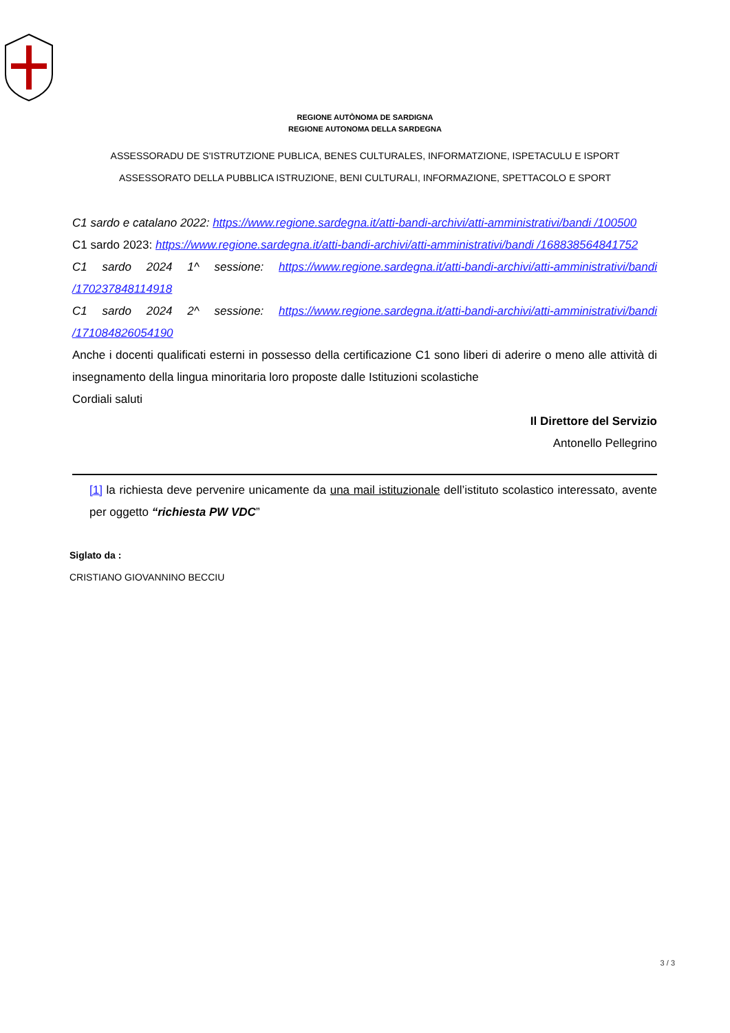REGIONE AUTÒNOMA DE SARDIGNA
REGIONE AUTONOMA DELLA SARDEGNA
ASSESSORADU DE S'ISTRUTZIONE PUBLICA, BENES CULTURALES, INFORMATZIONE, ISPETACULU E ISPORT
ASSESSORATO DELLA PUBBLICA ISTRUZIONE, BENI CULTURALI, INFORMAZIONE, SPETTACOLO E SPORT
C1 sardo e catalano 2022: https://www.regione.sardegna.it/atti-bandi-archivi/atti-amministrativi/bandi /100500
C1 sardo 2023: https://www.regione.sardegna.it/atti-bandi-archivi/atti-amministrativi/bandi /168838564841752
C1 sardo 2024 1^ sessione: https://www.regione.sardegna.it/atti-bandi-archivi/atti-amministrativi/bandi /170237848114918
C1 sardo 2024 2^ sessione: https://www.regione.sardegna.it/atti-bandi-archivi/atti-amministrativi/bandi /171084826054190
Anche i docenti qualificati esterni in possesso della certificazione C1 sono liberi di aderire o meno alle attività di insegnamento della lingua minoritaria loro proposte dalle Istituzioni scolastiche
Cordiali saluti
Il Direttore del Servizio
Antonello Pellegrino
[1] la richiesta deve pervenire unicamente da una mail istituzionale dell’istituto scolastico interessato, avente per oggetto “richiesta PW VDC”
Siglato da :
CRISTIANO GIOVANNINO BECCIU
3 / 3